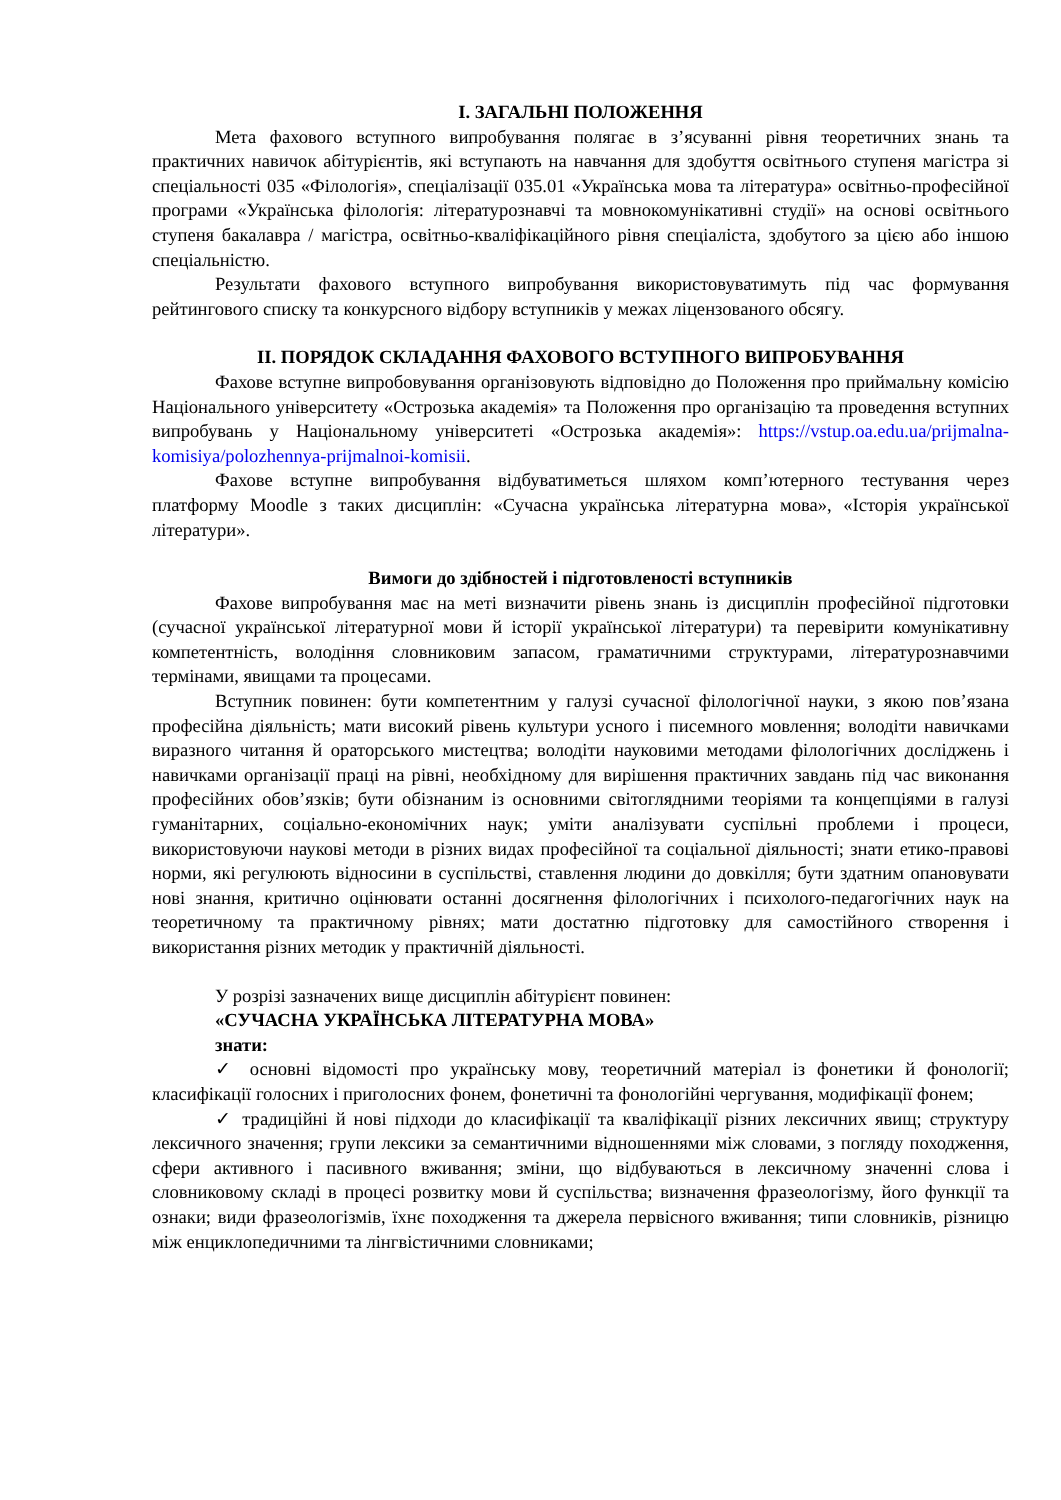І. ЗАГАЛЬНІ ПОЛОЖЕННЯ
Мета фахового вступного випробування полягає в з’ясуванні рівня теоретичних знань та практичних навичок абітурієнтів, які вступають на навчання для здобуття освітнього ступеня магістра зі спеціальності 035 «Філологія», спеціалізації 035.01 «Українська мова та література» освітньо-професійної програми «Українська філологія: літературознавчі та мовнокомунікативні студії» на основі освітнього ступеня бакалавра / магістра, освітньо-кваліфікаційного рівня спеціаліста, здобутого за цією або іншою спеціальністю.
Результати фахового вступного випробування використовуватимуть під час формування рейтингового списку та конкурсного відбору вступників у межах ліцензованого обсягу.
ІІ. ПОРЯДОК СКЛАДАННЯ ФАХОВОГО ВСТУПНОГО ВИПРОБУВАННЯ
Фахове вступне випробовування організовують відповідно до Положення про приймальну комісію Національного університету «Острозька академія» та Положення про організацію та проведення вступних випробувань у Національному університеті «Острозька академія»: https://vstup.oa.edu.ua/prijmalna-komisiya/polozhennya-prijmalnoi-komisii.
Фахове вступне випробування відбуватиметься шляхом комп’ютерного тестування через платформу Moodle з таких дисциплін: «Сучасна українська літературна мова», «Історія української літератури».
Вимоги до здібностей і підготовленості вступників
Фахове випробування має на меті визначити рівень знань із дисциплін професійної підготовки (сучасної української літературної мови й історії української літератури) та перевірити комунікативну компетентність, володіння словниковим запасом, граматичними структурами, літературознавчими термінами, явищами та процесами.
Вступник повинен: бути компетентним у галузі сучасної філологічної науки, з якою пов’язана професійна діяльність; мати високий рівень культури усного і писемного мовлення; володіти навичками виразного читання й ораторського мистецтва; володіти науковими методами філологічних досліджень і навичками організації праці на рівні, необхідному для вирішення практичних завдань під час виконання професійних обов’язків; бути обізнаним із основними світоглядними теоріями та концепціями в галузі гуманітарних, соціально-економічних наук; уміти аналізувати суспільні проблеми і процеси, використовуючи наукові методи в різних видах професійної та соціальної діяльності; знати етико-правові норми, які регулюють відносини в суспільстві, ставлення людини до довкілля; бути здатним опановувати нові знання, критично оцінювати останні досягнення філологічних і психолого-педагогічних наук на теоретичному та практичному рівнях; мати достатню підготовку для самостійного створення і використання різних методик у практичній діяльності.
У розрізі зазначених вище дисциплін абітурієнт повинен:
«СУЧАСНА УКРАЇНСЬКА ЛІТЕРАТУРНА МОВА»
знати:
✓ основні відомості про українську мову, теоретичний матеріал із фонетики й фонології; класифікації голосних і приголосних фонем, фонетичні та фонологійні чергування, модифікації фонем;
✓ традиційні й нові підходи до класифікації та кваліфікації різних лексичних явищ; структуру лексичного значення; групи лексики за семантичними відношеннями між словами, з погляду походження, сфери активного і пасивного вживання; зміни, що відбуваються в лексичному значенні слова і словниковому складі в процесі розвитку мови й суспільства; визначення фразеологізму, його функції та ознаки; види фразеологізмів, їхнє походження та джерела первісного вживання; типи словників, різницю між енциклопедичними та лінгвістичними словниками;